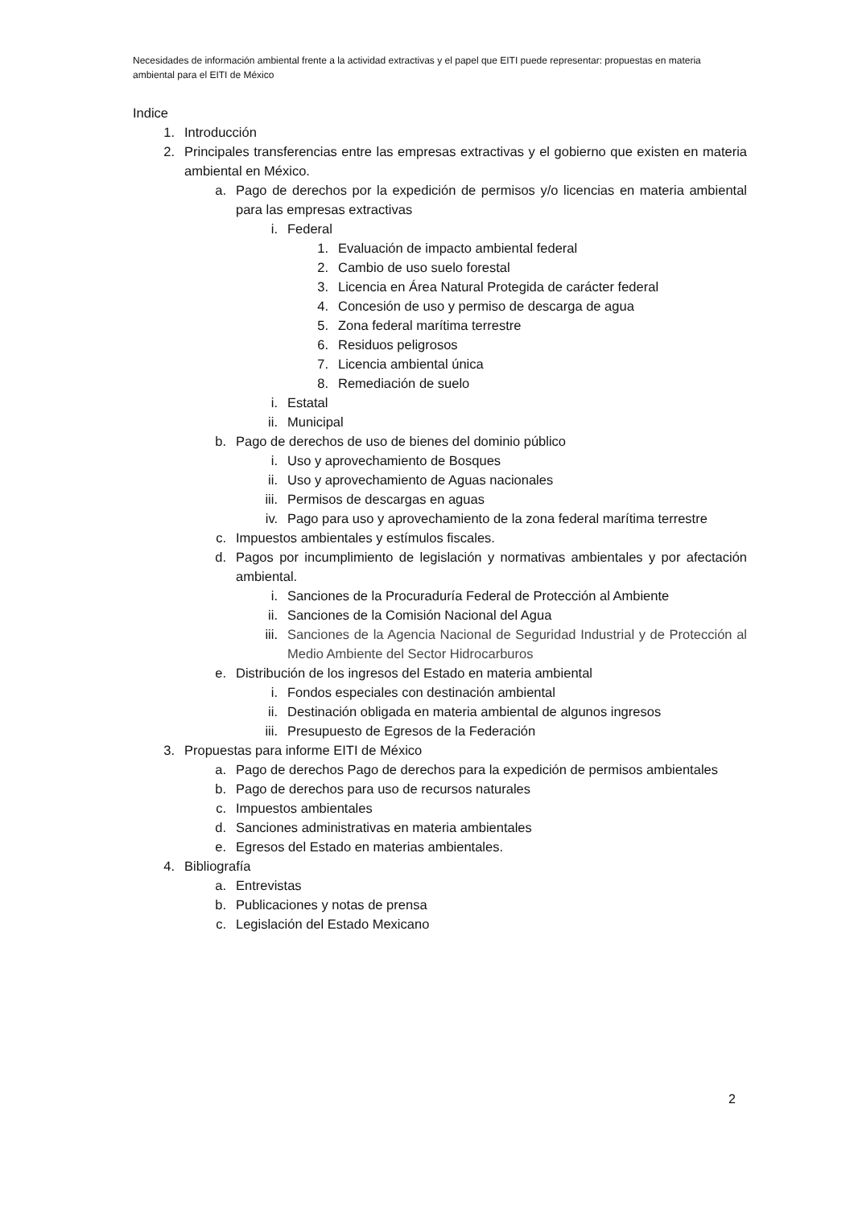Necesidades de información ambiental frente a la actividad extractivas y el papel que EITI puede representar: propuestas en materia ambiental para el EITI de México
Indice
1. Introducción
2. Principales transferencias entre las empresas extractivas y el gobierno que existen en materia ambiental en México.
a. Pago de derechos por la expedición de permisos y/o licencias en materia ambiental para las empresas extractivas
i. Federal
1. Evaluación de impacto ambiental federal
2. Cambio de uso suelo forestal
3. Licencia en Área Natural Protegida de carácter federal
4. Concesión de uso y permiso de descarga de agua
5. Zona federal marítima terrestre
6. Residuos peligrosos
7. Licencia ambiental única
8. Remediación de suelo
i. Estatal
ii. Municipal
b. Pago de derechos de uso de bienes del dominio público
i. Uso y aprovechamiento de Bosques
ii. Uso y aprovechamiento de Aguas nacionales
iii. Permisos de descargas en aguas
iv. Pago para uso y aprovechamiento de la zona federal marítima terrestre
c. Impuestos ambientales y estímulos fiscales.
d. Pagos por incumplimiento de legislación y normativas ambientales y por afectación ambiental.
i. Sanciones de la Procuraduría Federal de Protección al Ambiente
ii. Sanciones de la Comisión Nacional del Agua
iii. Sanciones de la Agencia Nacional de Seguridad Industrial y de Protección al Medio Ambiente del Sector Hidrocarburos
e. Distribución de los ingresos del Estado en materia ambiental
i. Fondos especiales con destinación ambiental
ii. Destinación obligada en materia ambiental de algunos ingresos
iii. Presupuesto de Egresos de la Federación
3. Propuestas para informe EITI de México
a. Pago de derechos Pago de derechos para la expedición de permisos ambientales
b. Pago de derechos para uso de recursos naturales
c. Impuestos ambientales
d. Sanciones administrativas en materia ambientales
e. Egresos del Estado en materias ambientales.
4. Bibliografía
a. Entrevistas
b. Publicaciones y notas de prensa
c. Legislación del Estado Mexicano
2